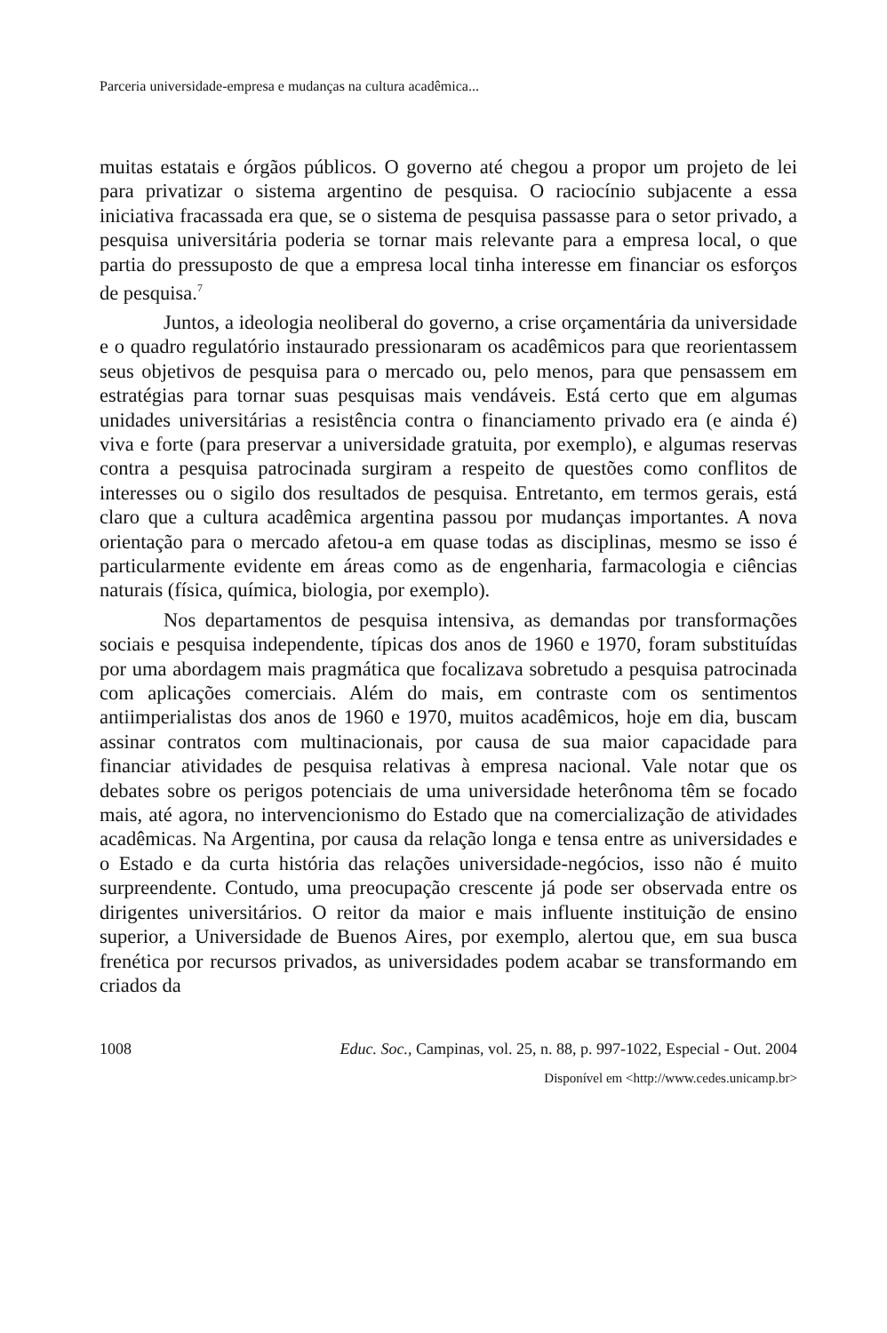Parceria universidade-empresa e mudanças na cultura acadêmica...
muitas estatais e órgãos públicos. O governo até chegou a propor um projeto de lei para privatizar o sistema argentino de pesquisa. O raciocínio subjacente a essa iniciativa fracassada era que, se o sistema de pesquisa passasse para o setor privado, a pesquisa universitária poderia se tornar mais relevante para a empresa local, o que partia do pressuposto de que a empresa local tinha interesse em financiar os esforços de pesquisa.<sup>7</sup>
Juntos, a ideologia neoliberal do governo, a crise orçamentária da universidade e o quadro regulatório instaurado pressionaram os acadêmicos para que reorientassem seus objetivos de pesquisa para o mercado ou, pelo menos, para que pensassem em estratégias para tornar suas pesquisas mais vendáveis. Está certo que em algumas unidades universitárias a resistência contra o financiamento privado era (e ainda é) viva e forte (para preservar a universidade gratuita, por exemplo), e algumas reservas contra a pesquisa patrocinada surgiram a respeito de questões como conflitos de interesses ou o sigilo dos resultados de pesquisa. Entretanto, em termos gerais, está claro que a cultura acadêmica argentina passou por mudanças importantes. A nova orientação para o mercado afetou-a em quase todas as disciplinas, mesmo se isso é particularmente evidente em áreas como as de engenharia, farmacologia e ciências naturais (física, química, biologia, por exemplo).
Nos departamentos de pesquisa intensiva, as demandas por transformações sociais e pesquisa independente, típicas dos anos de 1960 e 1970, foram substituídas por uma abordagem mais pragmática que focalizava sobretudo a pesquisa patrocinada com aplicações comerciais. Além do mais, em contraste com os sentimentos antiimperialistas dos anos de 1960 e 1970, muitos acadêmicos, hoje em dia, buscam assinar contratos com multinacionais, por causa de sua maior capacidade para financiar atividades de pesquisa relativas à empresa nacional. Vale notar que os debates sobre os perigos potenciais de uma universidade heterônoma têm se focado mais, até agora, no intervencionismo do Estado que na comercialização de atividades acadêmicas. Na Argentina, por causa da relação longa e tensa entre as universidades e o Estado e da curta história das relações universidade-negócios, isso não é muito surpreendente. Contudo, uma preocupação crescente já pode ser observada entre os dirigentes universitários. O reitor da maior e mais influente instituição de ensino superior, a Universidade de Buenos Aires, por exemplo, alertou que, em sua busca frenética por recursos privados, as universidades podem acabar se transformando em criados da
1008 Educ. Soc., Campinas, vol. 25, n. 88, p. 997-1022, Especial - Out. 2004
Disponível em <http://www.cedes.unicamp.br>